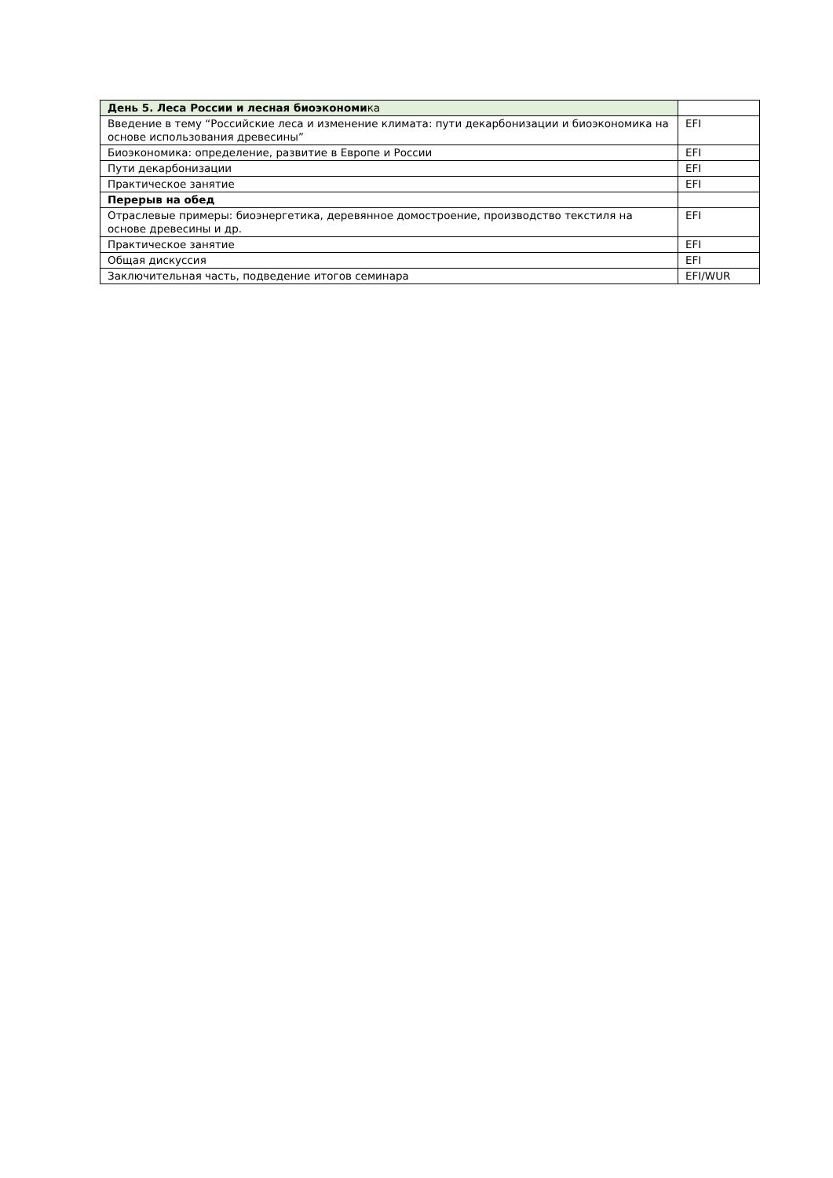| День 5. Леса России и лесная биоэкономи ка | |
| Введение в тему “Российские леса и изменение климата: пути декарбонизации и биоэкономика на основе использования древесины” | EFI |
| Биоэкономика: определение, развитие в Европе и России | EFI |
| Пути декарбонизации | EFI |
| Практическое занятие | EFI |
| Перерыв на обед | |
| Отраслевые примеры: биоэнергетика, деревянное домостроение, производство текстиля на основе древесины и др. | EFI |
| Практическое занятие | EFI |
| Общая дискуссия | EFI |
| Заключительная часть, подведение итогов семинара | EFI/WUR |